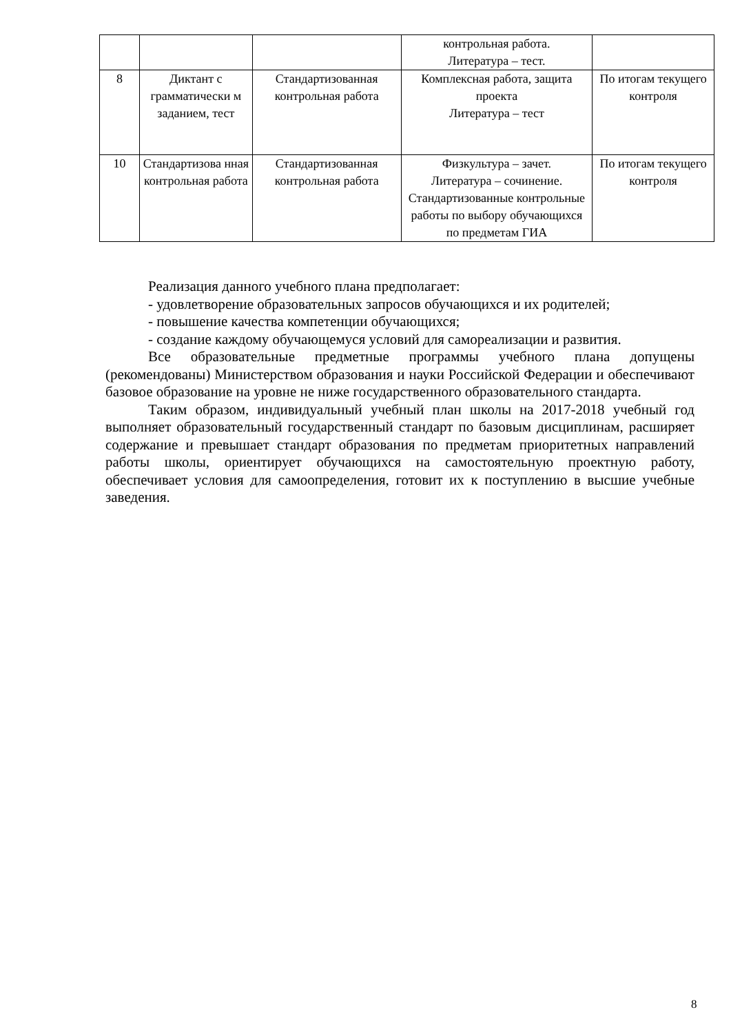| | | | контрольная работа. Литература – тест. | |
| 8 | Диктант с грамматически м заданием, тест | Стандартизованная контрольная работа | Комплексная работа, защита проекта Литература – тест | По итогам текущего контроля |
| 10 | Стандартизова нная контрольная работа | Стандартизованная контрольная работа | Физкультура – зачет. Литература – сочинение. Стандартизованные контрольные работы по выбору обучающихся по предметам ГИА | По итогам текущего контроля |
Реализация данного учебного плана предполагает:
- удовлетворение образовательных запросов обучающихся и их родителей;
- повышение качества компетенции обучающихся;
- создание каждому обучающемуся условий для самореализации и развития.
Все образовательные предметные программы учебного плана допущены (рекомендованы) Министерством образования и науки Российской Федерации и обеспечивают базовое образование на уровне не ниже государственного образовательного стандарта.
Таким образом, индивидуальный учебный план школы на 2017-2018 учебный год выполняет образовательный государственный стандарт по базовым дисциплинам, расширяет содержание и превышает стандарт образования по предметам приоритетных направлений работы школы, ориентирует обучающихся на самостоятельную проектную работу, обеспечивает условия для самоопределения, готовит их к поступлению в высшие учебные заведения.
8